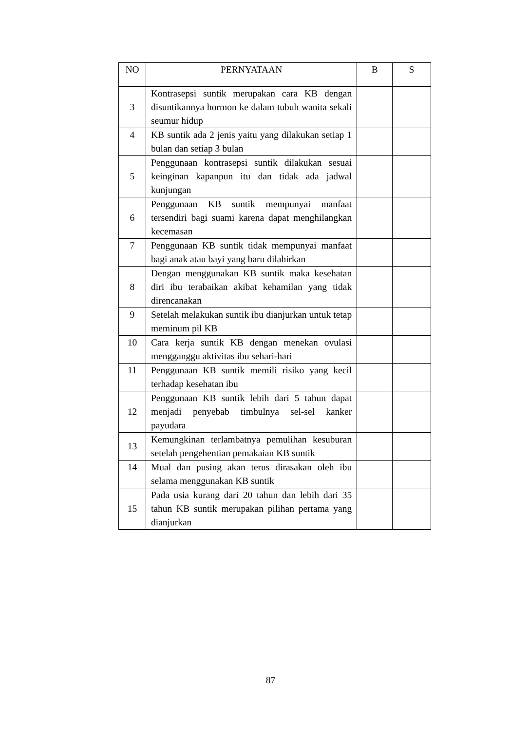| NO | PERNYATAAN | B | S |
| --- | --- | --- | --- |
| 3 | Kontrasepsi suntik merupakan cara KB dengan disuntikannya hormon ke dalam tubuh wanita sekali seumur hidup | | |
| 4 | KB suntik ada 2 jenis yaitu yang dilakukan setiap 1 bulan dan setiap 3 bulan | | |
| 5 | Penggunaan kontrasepsi suntik dilakukan sesuai keinginan kapanpun itu dan tidak ada jadwal kunjungan | | |
| 6 | Penggunaan KB suntik mempunyai manfaat tersendiri bagi suami karena dapat menghilangkan kecemasan | | |
| 7 | Penggunaan KB suntik tidak mempunyai manfaat bagi anak atau bayi yang baru dilahirkan | | |
| 8 | Dengan menggunakan KB suntik maka kesehatan diri ibu terabaikan akibat kehamilan yang tidak direncanakan | | |
| 9 | Setelah melakukan suntik ibu dianjurkan untuk tetap meminum pil KB | | |
| 10 | Cara kerja suntik KB dengan menekan ovulasi mengganggu aktivitas ibu sehari-hari | | |
| 11 | Penggunaan KB suntik memili risiko yang kecil terhadap kesehatan ibu | | |
| 12 | Penggunaan KB suntik lebih dari 5 tahun dapat menjadi penyebab timbulnya sel-sel kanker payudara | | |
| 13 | Kemungkinan terlambatnya pemulihan kesuburan setelah pengehentian pemakaian KB suntik | | |
| 14 | Mual dan pusing akan terus dirasakan oleh ibu selama menggunakan KB suntik | | |
| 15 | Pada usia kurang dari 20 tahun dan lebih dari 35 tahun KB suntik merupakan pilihan pertama yang dianjurkan | | |
87